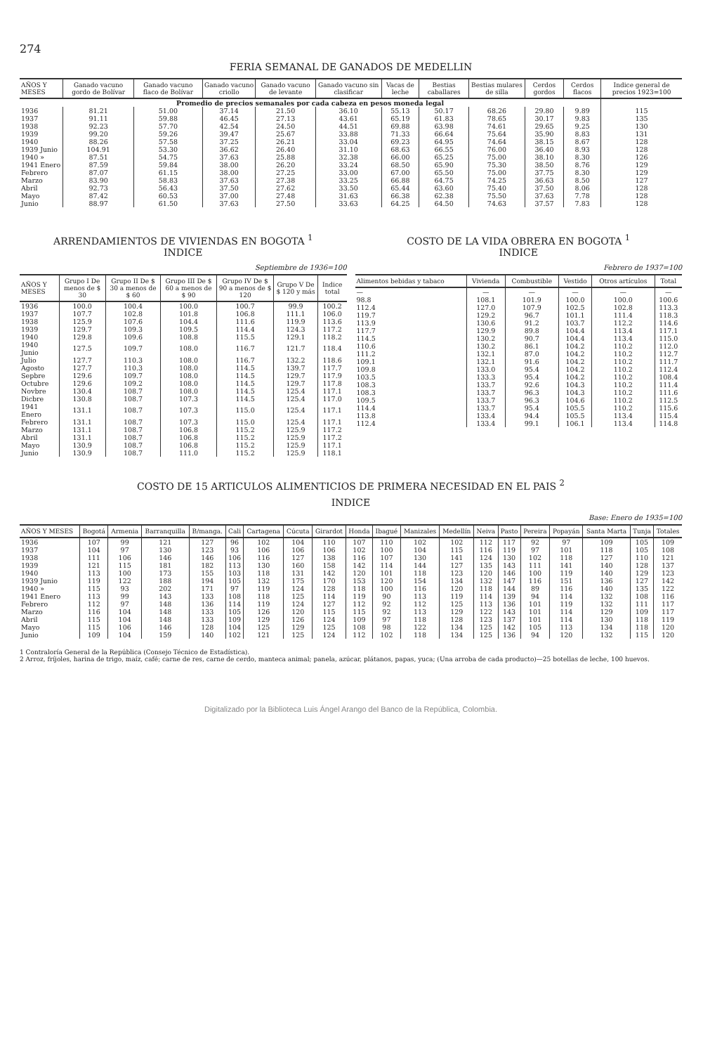274
FERIA SEMANAL DE GANADOS DE MEDELLIN
| AÑOS Y MESES | Ganado vacuno gordo de Bolívar | Ganado vacuno flaco de Bolívar | Ganado vacuno criollo | Ganado vacuno de levante | Ganado vacuno sin clasificar | Vacas de leche | Bestias caballares | Bestias mulares de silla | Cerdos gordos | Cerdos flacos | Indice general de precios 1923=100 |
| --- | --- | --- | --- | --- | --- | --- | --- | --- | --- | --- | --- |
| Promedio de precios semanales por cada cabeza en pesos moneda legal | | | | | | | | | | | |
| 1936 | 81.21 | 51.00 | 37.14 | 21.50 | 36.10 | 55.13 | 50.17 | 68.26 | 29.80 | 9.89 | 115 |
| 1937 | 91.11 | 59.88 | 46.45 | 27.13 | 43.61 | 65.19 | 61.83 | 78.65 | 30.17 | 9.83 | 135 |
| 1938 | 92.23 | 57.70 | 42.54 | 24.50 | 44.51 | 69.88 | 63.98 | 74.61 | 29.65 | 9.25 | 130 |
| 1939 | 99.20 | 59.26 | 39.47 | 25.67 | 33.88 | 71.33 | 66.64 | 75.64 | 35.90 | 8.83 | 131 |
| 1940 | 88.26 | 57.58 | 37.25 | 26.21 | 33.04 | 69.23 | 64.95 | 74.64 | 38.15 | 8.67 | 128 |
| 1939 Junio | 104.91 | 53.30 | 36.62 | 26.40 | 31.10 | 68.63 | 66.55 | 76.00 | 36.40 | 8.93 | 128 |
| 1940 » | 87.51 | 54.75 | 37.63 | 25.88 | 32.38 | 66.00 | 65.25 | 75.00 | 38.10 | 8.30 | 126 |
| 1941 Enero | 87.59 | 59.84 | 38.00 | 26.20 | 33.24 | 68.50 | 65.90 | 75.30 | 38.50 | 8.76 | 129 |
| Febrero | 87.07 | 61.15 | 38.00 | 27.25 | 33.00 | 67.00 | 65.50 | 75.00 | 37.75 | 8.30 | 129 |
| Marzo | 83.90 | 58.83 | 37.63 | 27.38 | 33.25 | 66.88 | 64.75 | 74.25 | 36.63 | 8.50 | 127 |
| Abril | 92.73 | 56.43 | 37.50 | 27.62 | 33.50 | 65.44 | 63.60 | 75.40 | 37.50 | 8.06 | 128 |
| Mayo | 87.42 | 60.53 | 37.00 | 27.48 | 31.63 | 66.38 | 62.38 | 75.50 | 37.63 | 7.78 | 128 |
| Junio | 88.97 | 61.50 | 37.63 | 27.50 | 33.63 | 64.25 | 64.50 | 74.63 | 37.57 | 7.83 | 128 |
ARRENDAMIENTOS DE VIVIENDAS EN BOGOTA <sup>1</sup>
INDICE
Septiembre de 1936=100
| AÑOS Y MESES | Grupo I De menos de $ 30 | Grupo II De $ 30 a menos de $ 60 | Grupo III De $ 60 a menos de $ 90 | Grupo IV De $ 90 a menos de $ 120 | Grupo V De $ 120 y más | Indice total |
| --- | --- | --- | --- | --- | --- | --- |
| 1936 | 100.0 | 100.4 | 100.0 | 100.7 | 99.9 | 100.2 |
| 1937 | 107.7 | 102.8 | 101.8 | 106.8 | 111.1 | 106.0 |
| 1938 | 125.9 | 107.6 | 104.4 | 111.6 | 119.9 | 113.6 |
| 1939 | 129.7 | 109.3 | 109.5 | 114.4 | 124.3 | 117.2 |
| 1940 | 129.8 | 109.6 | 108.8 | 115.5 | 129.1 | 118.2 |
| 1940 Junio | 127.5 | 109.7 | 108.0 | 116.7 | 121.7 | 118.4 |
| Julio | 127.7 | 110.3 | 108.0 | 116.7 | 132.2 | 118.6 |
| Agosto | 127.7 | 110.3 | 108.0 | 114.5 | 139.7 | 117.7 |
| Sepbre | 129.6 | 109.7 | 108.0 | 114.5 | 129.7 | 117.9 |
| Octubre | 129.6 | 109.2 | 108.0 | 114.5 | 129.7 | 117.8 |
| Novbre | 130.4 | 108.7 | 108.0 | 114.5 | 125.4 | 117.1 |
| Dicbre | 130.8 | 108.7 | 107.3 | 114.5 | 125.4 | 117.0 |
| 1941 Enero | 131.1 | 108.7 | 107.3 | 115.0 | 125.4 | 117.1 |
| Febrero | 131.1 | 108.7 | 107.3 | 115.0 | 125.4 | 117.1 |
| Marzo | 131.1 | 108.7 | 106.8 | 115.2 | 125.9 | 117.2 |
| Abril | 131.1 | 108.7 | 106.8 | 115.2 | 125.9 | 117.2 |
| Mayo | 130.9 | 108.7 | 106.8 | 115.2 | 125.9 | 117.1 |
| Junio | 130.9 | 108.7 | 111.0 | 115.2 | 125.9 | 118.1 |
COSTO DE LA VIDA OBRERA EN BOGOTA <sup>1</sup>
INDICE
Febrero de 1937=100
| Alimentos bebidas y tabaco | Vivienda | Combustible | Vestido | Otros artículos | Total |
| --- | --- | --- | --- | --- | --- |
| — | — | — | — | — | — |
| 98.8 | 108.1 | 101.9 | 100.0 | 100.0 | 100.6 |
| 112.4 | 127.0 | 107.9 | 102.5 | 102.8 | 113.3 |
| 119.7 | 129.2 | 96.7 | 101.1 | 111.4 | 118.3 |
| 113.9 | 130.6 | 91.2 | 103.7 | 112.2 | 114.6 |
| 117.7 | 129.9 | 89.8 | 104.4 | 113.4 | 117.1 |
| 114.5 | 130.2 | 90.7 | 104.4 | 113.4 | 115.0 |
| 110.6 | 130.2 | 86.1 | 104.2 | 110.2 | 112.0 |
| 111.2 | 132.1 | 87.0 | 104.2 | 110.2 | 112.7 |
| 109.1 | 132.1 | 91.6 | 104.2 | 110.2 | 111.7 |
| 109.8 | 133.0 | 95.4 | 104.2 | 110.2 | 112.4 |
| 103.5 | 133.3 | 95.4 | 104.2 | 110.2 | 108.4 |
| 108.3 | 133.7 | 92.6 | 104.3 | 110.2 | 111.4 |
| 108.3 | 133.7 | 96.3 | 104.3 | 110.2 | 111.6 |
| 109.5 | 133.7 | 96.3 | 104.6 | 110.2 | 112.5 |
| 114.4 | 133.7 | 95.4 | 105.5 | 110.2 | 115.6 |
| 113.8 | 133.4 | 94.4 | 105.5 | 113.4 | 115.4 |
| 112.4 | 133.4 | 99.1 | 106.1 | 113.4 | 114.8 |
COSTO DE 15 ARTICULOS ALIMENTICIOS DE PRIMERA NECESIDAD EN EL PAIS <sup>2</sup>
INDICE
Base: Enero de 1935=100
| AÑOS Y MESES | Bogotá | Armenia | Barranquilla | B/manga. | Cali | Cartagena | Cúcuta | Girardot | Honda | Ibagué | Manizales | Medellín | Neiva | Pasto | Pereira | Popayán | Santa Marta | Tunja | Totales |
| --- | --- | --- | --- | --- | --- | --- | --- | --- | --- | --- | --- | --- | --- | --- | --- | --- | --- | --- | --- |
| 1936 | 107 | 99 | 121 | 127 | 96 | 102 | 104 | 110 | 107 | 110 | 102 | 102 | 112 | 117 | 92 | 97 | 109 | 105 | 109 |
| 1937 | 104 | 97 | 130 | 123 | 93 | 106 | 106 | 106 | 102 | 100 | 104 | 115 | 116 | 119 | 97 | 101 | 118 | 105 | 108 |
| 1938 | 111 | 106 | 146 | 146 | 106 | 116 | 127 | 138 | 116 | 107 | 130 | 141 | 124 | 130 | 102 | 118 | 127 | 110 | 121 |
| 1939 | 121 | 115 | 181 | 182 | 113 | 130 | 160 | 158 | 142 | 114 | 144 | 127 | 135 | 143 | 111 | 141 | 140 | 128 | 137 |
| 1940 | 113 | 100 | 173 | 155 | 103 | 118 | 131 | 142 | 120 | 101 | 118 | 123 | 120 | 146 | 100 | 119 | 140 | 129 | 123 |
| 1939 Junio | 119 | 122 | 188 | 194 | 105 | 132 | 175 | 170 | 153 | 120 | 154 | 134 | 132 | 147 | 116 | 151 | 136 | 127 | 142 |
| 1940 » | 115 | 93 | 202 | 171 | 97 | 119 | 124 | 128 | 118 | 100 | 116 | 120 | 118 | 144 | 89 | 116 | 140 | 135 | 122 |
| 1941 Enero | 113 | 99 | 143 | 133 | 108 | 118 | 125 | 114 | 119 | 90 | 113 | 119 | 114 | 139 | 94 | 114 | 132 | 108 | 116 |
| Febrero | 112 | 97 | 148 | 136 | 114 | 119 | 124 | 127 | 112 | 92 | 112 | 125 | 113 | 136 | 101 | 119 | 132 | 111 | 117 |
| Marzo | 116 | 104 | 148 | 133 | 105 | 126 | 120 | 115 | 115 | 92 | 113 | 129 | 122 | 143 | 101 | 114 | 129 | 109 | 117 |
| Abril | 115 | 104 | 148 | 133 | 109 | 129 | 126 | 124 | 109 | 97 | 118 | 128 | 123 | 137 | 101 | 114 | 130 | 118 | 119 |
| Mayo | 115 | 106 | 146 | 128 | 104 | 125 | 129 | 125 | 108 | 98 | 122 | 134 | 125 | 142 | 105 | 113 | 134 | 118 | 120 |
| Junio | 109 | 104 | 159 | 140 | 102 | 121 | 125 | 124 | 112 | 102 | 118 | 134 | 125 | 136 | 94 | 120 | 132 | 115 | 120 |
1 Contraloría General de la República (Consejo Técnico de Estadística).
2 Arroz, fríjoles, harina de trigo, maíz, café; carne de res, carne de cerdo, manteca animal; panela, azúcar, plátanos, papas, yuca; (Una arroba de cada producto)—25 botellas de leche, 100 huevos.
Digitalizado por la Biblioteca Luis Ángel Arango del Banco de la República, Colombia.